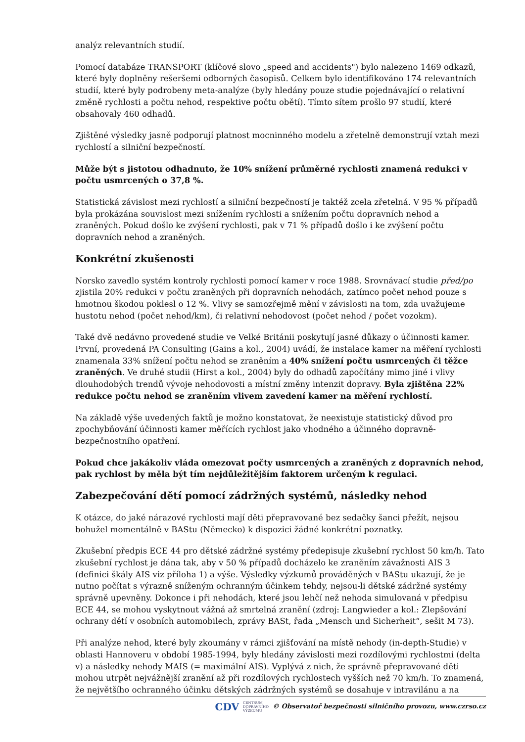analýz relevantních studií.
Pomocí databáze TRANSPORT (klíčové slovo „speed and accidents") bylo nalezeno 1469 odkazů, které byly doplněny rešeršemi odborných časopisů. Celkem bylo identifikováno 174 relevantních studií, které byly podrobeny meta-analýze (byly hledány pouze studie pojednávající o relativní změně rychlosti a počtu nehod, respektive počtu obětí). Tímto sítem prošlo 97 studií, které obsahovaly 460 odhadů.
Zjištěné výsledky jasně podporují platnost mocninného modelu a zřetelně demonstrují vztah mezi rychlostí a silniční bezpečností.
Může být s jistotou odhadnuto, že 10% snížení průměrné rychlosti znamená redukci v počtu usmrcených o 37,8 %.
Statistická závislost mezi rychlostí a silniční bezpečností je taktéž zcela zřetelná. V 95 % případů byla prokázána souvislost mezi snížením rychlosti a snížením počtu dopravních nehod a zraněných. Pokud došlo ke zvýšení rychlosti, pak v 71 % případů došlo i ke zvýšení počtu dopravních nehod a zraněných.
Konkrétní zkušenosti
Norsko zavedlo systém kontroly rychlosti pomocí kamer v roce 1988. Srovnávací studie před/po zjistila 20% redukci v počtu zraněných při dopravních nehodách, zatímco počet nehod pouze s hmotnou škodou poklesl o 12 %. Vlivy se samozřejmě mění v závislosti na tom, zda uvažujeme hustotu nehod (počet nehod/km), či relativní nehodovost (počet nehod / počet vozokm).
Také dvě nedávno provedené studie ve Velké Británii poskytují jasné důkazy o účinnosti kamer. První, provedená PA Consulting (Gains a kol., 2004) uvádí, že instalace kamer na měření rychlosti znamenala 33% snížení počtu nehod se zraněním a 40% snížení počtu usmrcených či těžce zraněných. Ve druhé studii (Hirst a kol., 2004) byly do odhadů započítány mimo jiné i vlivy dlouhodobých trendů vývoje nehodovosti a místní změny intenzit dopravy. Byla zjištěna 22% redukce počtu nehod se zraněním vlivem zavedení kamer na měření rychlostí.
Na základě výše uvedených faktů je možno konstatovat, že neexistuje statistický důvod pro zpochybňování účinnosti kamer měřících rychlost jako vhodného a účinného dopravně-bezpečnostního opatření.
Pokud chce jakákoliv vláda omezovat počty usmrcených a zraněných z dopravních nehod, pak rychlost by měla být tím nejdůležitějším faktorem určeným k regulaci.
Zabezpečování dětí pomocí zádržných systémů, následky nehod
K otázce, do jaké nárazové rychlosti mají děti přepravované bez sedačky šanci přežít, nejsou bohužel momentálně v BAStu (Německo) k dispozici žádné konkrétní poznatky.
Zkušební předpis ECE 44 pro dětské zádržné systémy předepisuje zkušební rychlost 50 km/h. Tato zkušební rychlost je dána tak, aby v 50 % případů docházelo ke zraněním závažnosti AIS 3 (definici škály AIS viz příloha 1) a výše. Výsledky výzkumů prováděných v BAStu ukazují, že je nutno počítat s výrazně sníženým ochranným účinkem tehdy, nejsou-li dětské zádržné systémy správně upevněny. Dokonce i při nehodách, které jsou lehčí než nehoda simulovaná v předpisu ECE 44, se mohou vyskytnout vážná až smrtelná zranění (zdroj: Langwieder a kol.: Zlepšování ochrany dětí v osobních automobilech, zprávy BASt, řada „Mensch und Sicherheit“, sešit M 73).
Při analýze nehod, které byly zkoumány v rámci zjišťování na místě nehody (in-depth-Studie) v oblasti Hannoveru v období 1985-1994, byly hledány závislosti mezi rozdílovými rychlostmi (delta v) a následky nehody MAIS (= maximální AIS). Vyplývá z nich, že správně přepravované děti mohou utrpět nejvážnější zranění až při rozdílových rychlostech vyšších než 70 km/h. To znamená, že největšího ochranného účinku dětských zádržných systémů se dosahuje v intravilánu a na
CDV CENTRUM
DOPRAVNÍHO
VÝZKUMU © Observatoř bezpečnosti silničního provozu, www.czrso.cz